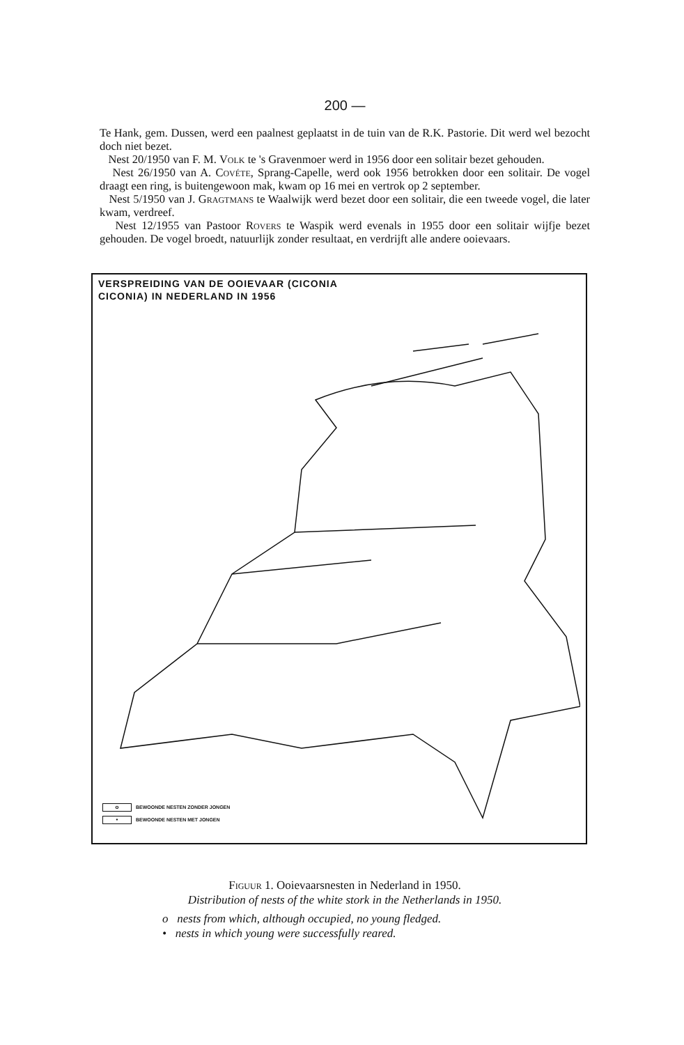200 —
Te Hank, gem. Dussen, werd een paalnest geplaatst in de tuin van de R.K. Pastorie. Dit werd wel bezocht doch niet bezet.
Nest 20/1950 van F. M. Volk te 's Gravenmoer werd in 1956 door een solitair bezet gehouden.
Nest 26/1950 van A. Covéte, Sprang-Capelle, werd ook 1956 betrokken door een solitair. De vogel draagt een ring, is buitengewoon mak, kwam op 16 mei en vertrok op 2 september.
Nest 5/1950 van J. Gragtmans te Waalwijk werd bezet door een solitair, die een tweede vogel, die later kwam, verdreef.
Nest 12/1955 van Pastoor Rovers te Waspik werd evenals in 1955 door een solitair wijfje bezet gehouden. De vogel broedt, natuurlijk zonder resultaat, en verdrijft alle andere ooievaars.
VERSPREIDING VAN DE OOIEVAAR (CICONIA
CICONIA) IN NEDERLAND IN 1956
o BEWOONDE NESTEN ZONDER JONGEN
• BEWOONDE NESTEN MET JONGEN
Figuur 1. Ooievaarsnesten in Nederland in 1950.
Distribution of nests of the white stork in the Netherlands in 1950.
o nests from which, although occupied, no young fledged.
• nests in which young were successfully reared.